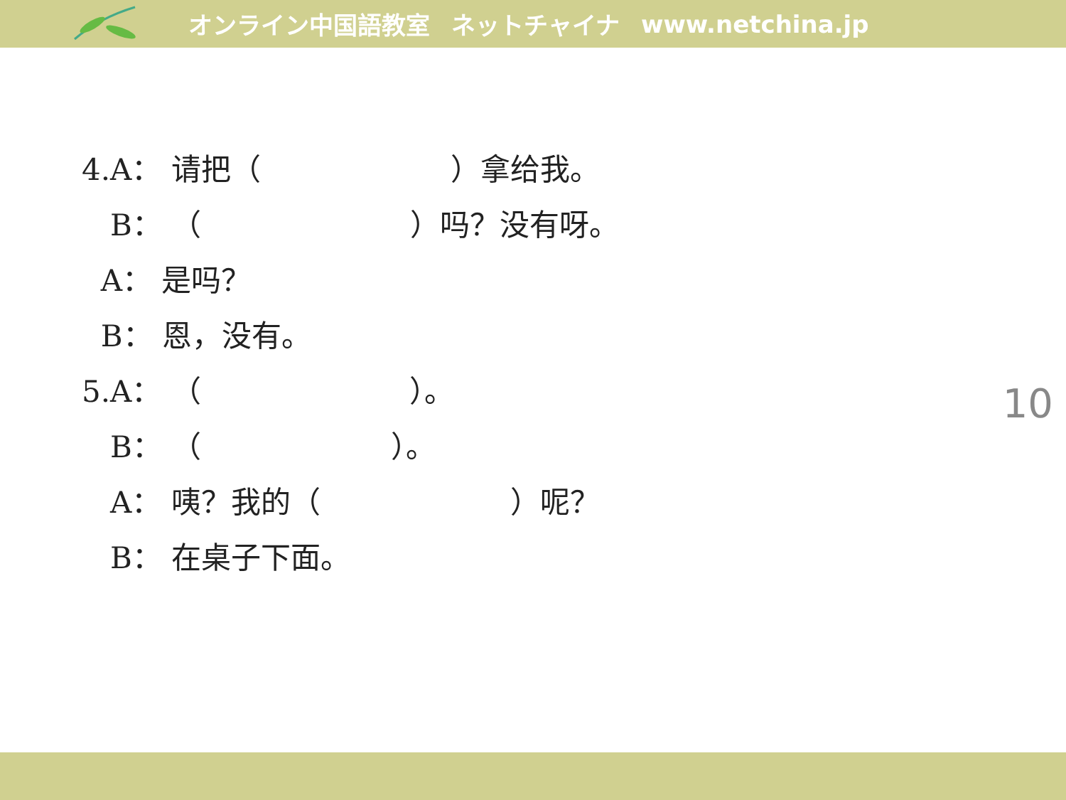オンライン中国語教室 ネットチャイナ www.netchina.jp
4.A： 请把（ ）拿给我。
B： （ ）吗？没有呀。
A： 是吗？
B： 恩，没有。
5.A： （ ）。
B： （ ）。
A： 咦？我的（ ）呢？
B： 在桌子下面。
10